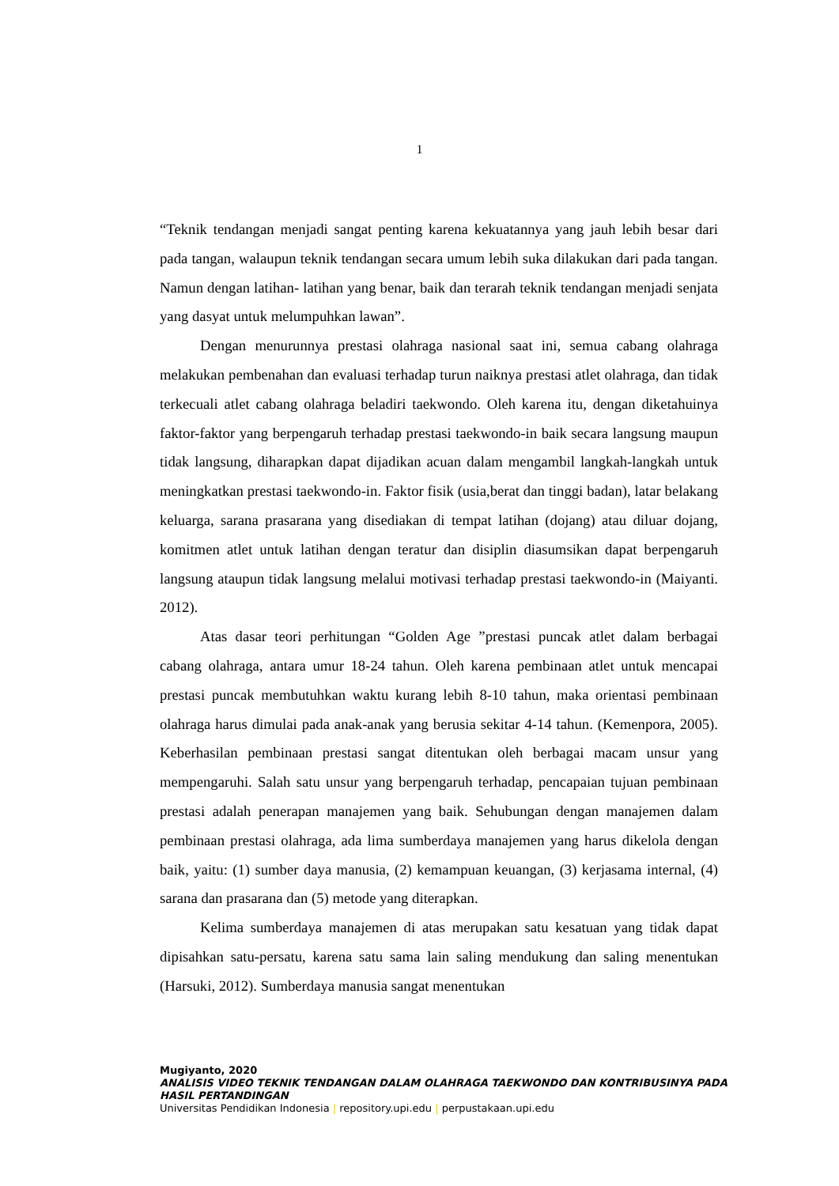1
“Teknik tendangan menjadi sangat penting karena kekuatannya yang jauh lebih besar dari pada tangan, walaupun teknik tendangan secara umum lebih suka dilakukan dari pada tangan. Namun dengan latihan- latihan yang benar, baik dan terarah teknik tendangan menjadi senjata yang dasyat untuk melumpuhkan lawan”.
Dengan menurunnya prestasi olahraga nasional saat ini, semua cabang olahraga melakukan pembenahan dan evaluasi terhadap turun naiknya prestasi atlet olahraga, dan tidak terkecuali atlet cabang olahraga beladiri taekwondo. Oleh karena itu, dengan diketahuinya faktor-faktor yang berpengaruh terhadap prestasi taekwondo-in baik secara langsung maupun tidak langsung, diharapkan dapat dijadikan acuan dalam mengambil langkah-langkah untuk meningkatkan prestasi taekwondo-in. Faktor fisik (usia,berat dan tinggi badan), latar belakang keluarga, sarana prasarana yang disediakan di tempat latihan (dojang) atau diluar dojang, komitmen atlet untuk latihan dengan teratur dan disiplin diasumsikan dapat berpengaruh langsung ataupun tidak langsung melalui motivasi terhadap prestasi taekwondo-in (Maiyanti. 2012).
Atas dasar teori perhitungan “Golden Age ”prestasi puncak atlet dalam berbagai cabang olahraga, antara umur 18-24 tahun. Oleh karena pembinaan atlet untuk mencapai prestasi puncak membutuhkan waktu kurang lebih 8-10 tahun, maka orientasi pembinaan olahraga harus dimulai pada anak-anak yang berusia sekitar 4-14 tahun. (Kemenpora, 2005). Keberhasilan pembinaan prestasi sangat ditentukan oleh berbagai macam unsur yang mempengaruhi. Salah satu unsur yang berpengaruh terhadap, pencapaian tujuan pembinaan prestasi adalah penerapan manajemen yang baik. Sehubungan dengan manajemen dalam pembinaan prestasi olahraga, ada lima sumberdaya manajemen yang harus dikelola dengan baik, yaitu: (1) sumber daya manusia, (2) kemampuan keuangan, (3) kerjasama internal, (4) sarana dan prasarana dan (5) metode yang diterapkan.
Kelima sumberdaya manajemen di atas merupakan satu kesatuan yang tidak dapat dipisahkan satu-persatu, karena satu sama lain saling mendukung dan saling menentukan (Harsuki, 2012). Sumberdaya manusia sangat menentukan
Mugiyanto, 2020
ANALISIS VIDEO TEKNIK TENDANGAN DALAM OLAHRAGA TAEKWONDO DAN KONTRIBUSINYA PADA HASIL PERTANDINGAN
Universitas Pendidikan Indonesia | repository.upi.edu | perpustakaan.upi.edu